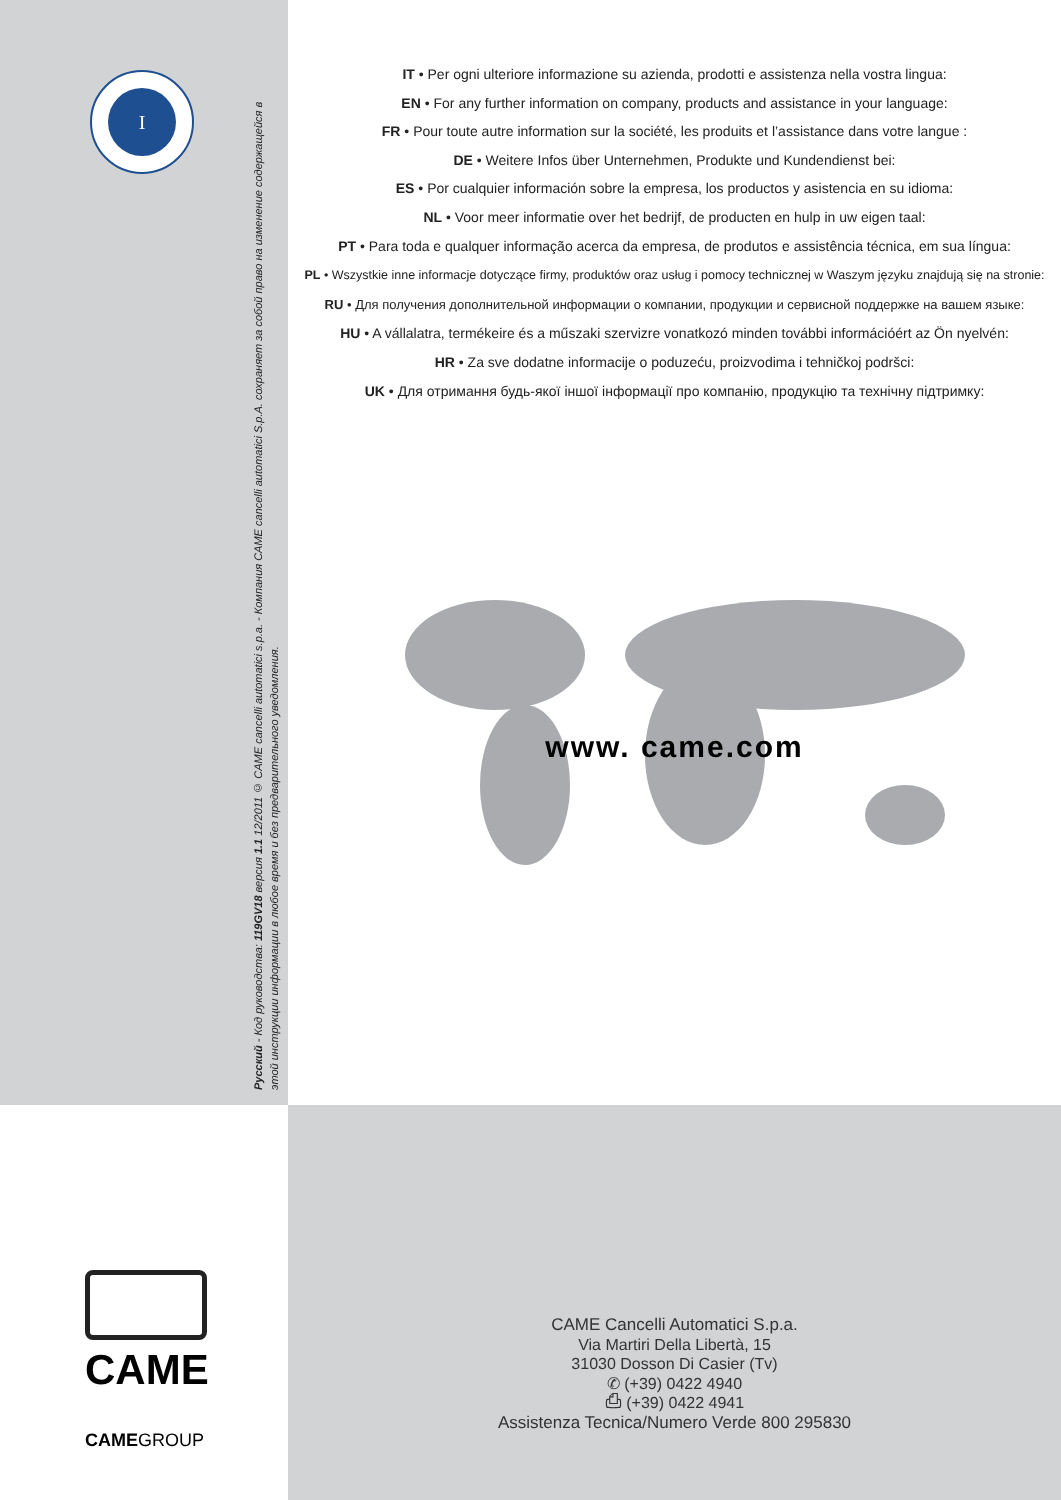I
Русский - Код руководства: 119GV18 версия 1.1 12/2011 © CAME cancelli automatici s.p.a. - Компания CAME cancelli automatici S.p.A. сохраняет за собой право на изменение содержащейся в этой инструкции информации в любое время и без предварительного уведомления.
IT • Per ogni ulteriore informazione su azienda, prodotti e assistenza nella vostra lingua:
EN • For any further information on company, products and assistance in your language:
FR • Pour toute autre information sur la société, les produits et l’assistance dans votre langue :
DE • Weitere Infos über Unternehmen, Produkte und Kundendienst bei:
ES • Por cualquier información sobre la empresa, los productos y asistencia en su idioma:
NL • Voor meer informatie over het bedrijf, de producten en hulp in uw eigen taal:
PT • Para toda e qualquer informação acerca da empresa, de produtos e assistência técnica, em sua língua:
PL • Wszystkie inne informacje dotyczące firmy, produktów oraz usług i pomocy technicznej w Waszym języku znajdują się na stronie:
RU • Для получения дополнительной информации о компании, продукции и сервисной поддержке на вашем языке:
HU • A vállalatra, termékeire és a műszaki szervizre vonatkozó minden további információért az Ön nyelvén:
HR • Za sve dodatne informacije o poduzeću, proizvodima i tehničkoj podršci:
UK • Для отримання будь-якої іншої інформації про компанію, продукцію та технічну підтримку:
www. came.com
CAME
CAMEGROUP
CAME Cancelli Automatici S.p.a.
Via Martiri Della Libertà, 15
31030 Dosson Di Casier (Tv)
✆ (+39) 0422 4940
⎙ (+39) 0422 4941
Assistenza Tecnica/Numero Verde 800 295830